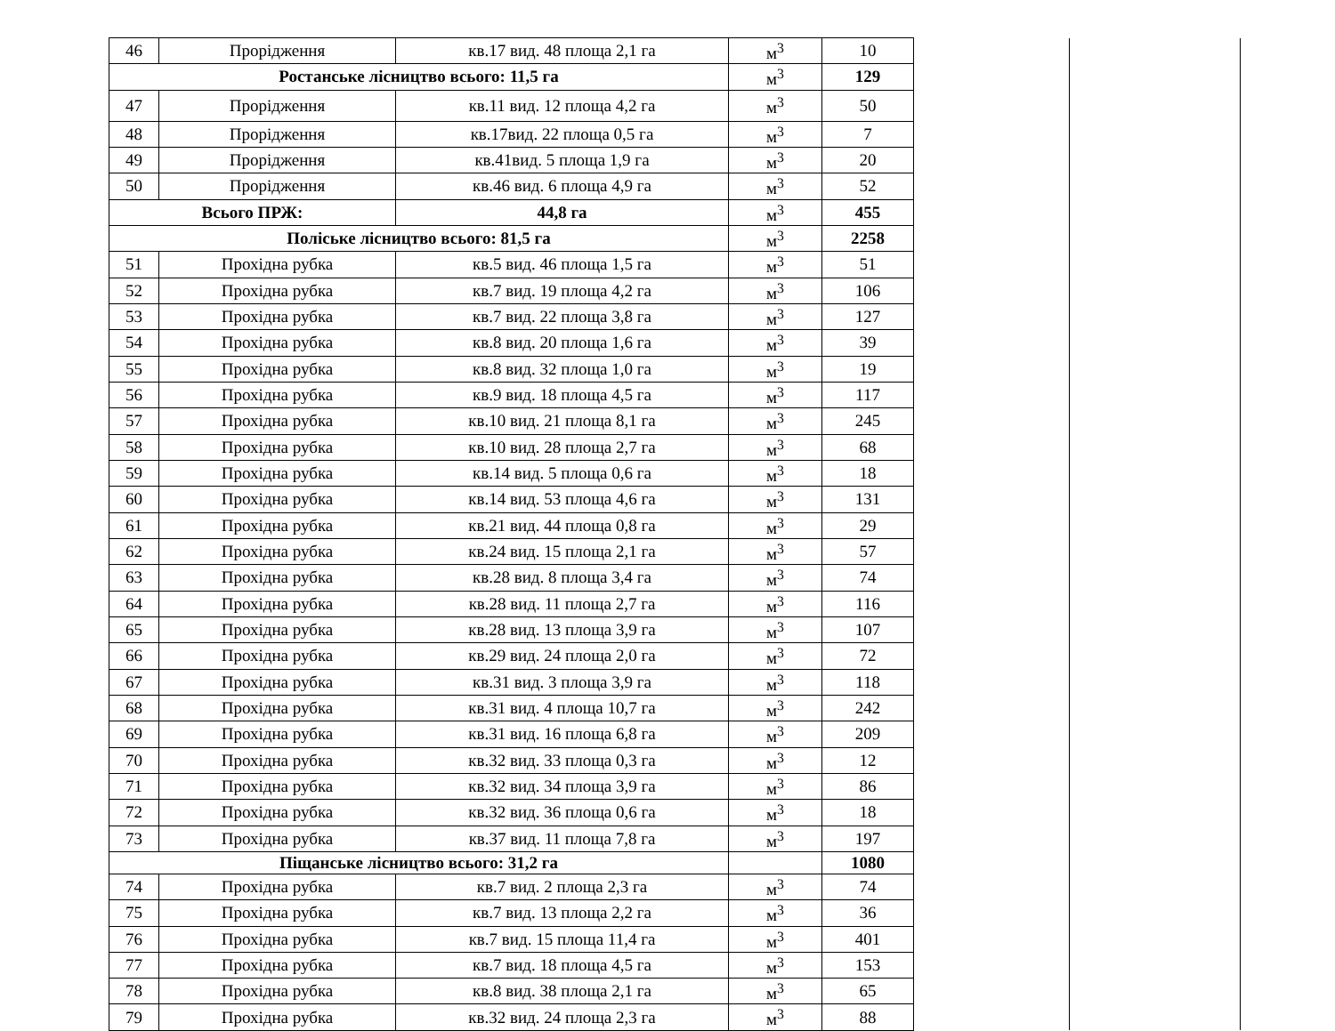| 46 | Прорідження | кв.17 вид. 48 площа 2,1 га | м<sup>3</sup> | 10 | | |
| Ростанське лісництво всього: 11,5 га | | | м<sup>3</sup> | 129 | | |
| 47 | Прорідження | кв.11 вид. 12 площа 4,2 га | м<sup>3</sup> | 50 | | |
| 48 | Прорідження | кв.17вид. 22 площа 0,5 га | м<sup>3</sup> | 7 | | |
| 49 | Прорідження | кв.41вид. 5 площа 1,9 га | м<sup>3</sup> | 20 | | |
| 50 | Прорідження | кв.46 вид. 6 площа 4,9 га | м<sup>3</sup> | 52 | | |
| Всього ПРЖ: | | 44,8 га | м<sup>3</sup> | 455 | | |
| Поліське лісництво всього: 81,5 га | | | м<sup>3</sup> | 2258 | | |
| 51 | Прохідна рубка | кв.5 вид. 46 площа 1,5 га | м<sup>3</sup> | 51 | | |
| 52 | Прохідна рубка | кв.7 вид. 19 площа 4,2 га | м<sup>3</sup> | 106 | | |
| 53 | Прохідна рубка | кв.7 вид. 22 площа 3,8 га | м<sup>3</sup> | 127 | | |
| 54 | Прохідна рубка | кв.8 вид. 20 площа 1,6 га | м<sup>3</sup> | 39 | | |
| 55 | Прохідна рубка | кв.8 вид. 32 площа 1,0 га | м<sup>3</sup> | 19 | | |
| 56 | Прохідна рубка | кв.9 вид. 18 площа 4,5 га | м<sup>3</sup> | 117 | | |
| 57 | Прохідна рубка | кв.10 вид. 21 площа 8,1 га | м<sup>3</sup> | 245 | | |
| 58 | Прохідна рубка | кв.10 вид. 28 площа 2,7 га | м<sup>3</sup> | 68 | | |
| 59 | Прохідна рубка | кв.14 вид. 5 площа 0,6 га | м<sup>3</sup> | 18 | | |
| 60 | Прохідна рубка | кв.14 вид. 53 площа 4,6 га | м<sup>3</sup> | 131 | | |
| 61 | Прохідна рубка | кв.21 вид. 44 площа 0,8 га | м<sup>3</sup> | 29 | | |
| 62 | Прохідна рубка | кв.24 вид. 15 площа 2,1 га | м<sup>3</sup> | 57 | | |
| 63 | Прохідна рубка | кв.28 вид. 8 площа 3,4 га | м<sup>3</sup> | 74 | | |
| 64 | Прохідна рубка | кв.28 вид. 11 площа 2,7 га | м<sup>3</sup> | 116 | | |
| 65 | Прохідна рубка | кв.28 вид. 13 площа 3,9 га | м<sup>3</sup> | 107 | | |
| 66 | Прохідна рубка | кв.29 вид. 24 площа 2,0 га | м<sup>3</sup> | 72 | | |
| 67 | Прохідна рубка | кв.31 вид. 3 площа 3,9 га | м<sup>3</sup> | 118 | | |
| 68 | Прохідна рубка | кв.31 вид. 4 площа 10,7 га | м<sup>3</sup> | 242 | | |
| 69 | Прохідна рубка | кв.31 вид. 16 площа 6,8 га | м<sup>3</sup> | 209 | | |
| 70 | Прохідна рубка | кв.32 вид. 33 площа 0,3 га | м<sup>3</sup> | 12 | | |
| 71 | Прохідна рубка | кв.32 вид. 34 площа 3,9 га | м<sup>3</sup> | 86 | | |
| 72 | Прохідна рубка | кв.32 вид. 36 площа 0,6 га | м<sup>3</sup> | 18 | | |
| 73 | Прохідна рубка | кв.37 вид. 11 площа 7,8 га | м<sup>3</sup> | 197 | | |
| Піщанське лісництво всього: 31,2 га | | | | 1080 | | |
| 74 | Прохідна рубка | кв.7 вид. 2 площа 2,3 га | м<sup>3</sup> | 74 | | |
| 75 | Прохідна рубка | кв.7 вид. 13 площа 2,2 га | м<sup>3</sup> | 36 | | |
| 76 | Прохідна рубка | кв.7 вид. 15 площа 11,4 га | м<sup>3</sup> | 401 | | |
| 77 | Прохідна рубка | кв.7 вид. 18 площа 4,5 га | м<sup>3</sup> | 153 | | |
| 78 | Прохідна рубка | кв.8 вид. 38 площа 2,1 га | м<sup>3</sup> | 65 | | |
| 79 | Прохідна рубка | кв.32 вид. 24 площа 2,3 га | м<sup>3</sup> | 88 | | |